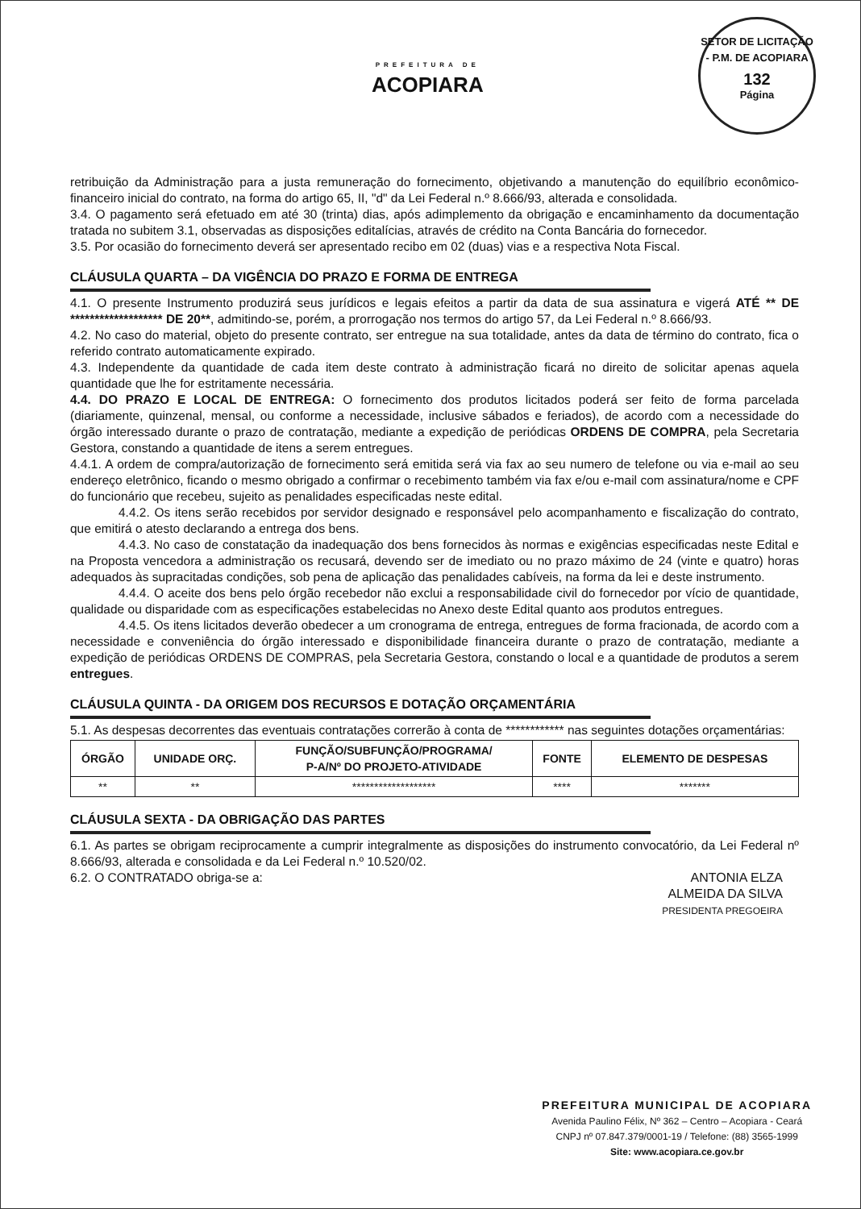PREFEITURA DE
ACOPIARA
SETOR DE LICITAÇÃO - P.M. DE ACOPIARA
132
Página
retribuição da Administração para a justa remuneração do fornecimento, objetivando a manutenção do equilíbrio econômico-financeiro inicial do contrato, na forma do artigo 65, II, "d" da Lei Federal n.º 8.666/93, alterada e consolidada.
3.4. O pagamento será efetuado em até 30 (trinta) dias, após adimplemento da obrigação e encaminhamento da documentação tratada no subitem 3.1, observadas as disposições editalícias, através de crédito na Conta Bancária do fornecedor.
3.5. Por ocasião do fornecimento deverá ser apresentado recibo em 02 (duas) vias e a respectiva Nota Fiscal.
CLÁUSULA QUARTA – DA VIGÊNCIA DO PRAZO E FORMA DE ENTREGA
4.1. O presente Instrumento produzirá seus jurídicos e legais efeitos a partir da data de sua assinatura e vigerá ATÉ ** DE ******************* DE 20**, admitindo-se, porém, a prorrogação nos termos do artigo 57, da Lei Federal n.º 8.666/93.
4.2. No caso do material, objeto do presente contrato, ser entregue na sua totalidade, antes da data de término do contrato, fica o referido contrato automaticamente expirado.
4.3. Independente da quantidade de cada item deste contrato à administração ficará no direito de solicitar apenas aquela quantidade que lhe for estritamente necessária.
4.4. DO PRAZO E LOCAL DE ENTREGA: O fornecimento dos produtos licitados poderá ser feito de forma parcelada (diariamente, quinzenal, mensal, ou conforme a necessidade, inclusive sábados e feriados), de acordo com a necessidade do órgão interessado durante o prazo de contratação, mediante a expedição de periódicas ORDENS DE COMPRA, pela Secretaria Gestora, constando a quantidade de itens a serem entregues.
4.4.1. A ordem de compra/autorização de fornecimento será emitida será via fax ao seu numero de telefone ou via e-mail ao seu endereço eletrônico, ficando o mesmo obrigado a confirmar o recebimento também via fax e/ou e-mail com assinatura/nome e CPF do funcionário que recebeu, sujeito as penalidades especificadas neste edital.
4.4.2. Os itens serão recebidos por servidor designado e responsável pelo acompanhamento e fiscalização do contrato, que emitirá o atesto declarando a entrega dos bens.
4.4.3. No caso de constatação da inadequação dos bens fornecidos às normas e exigências especificadas neste Edital e na Proposta vencedora a administração os recusará, devendo ser de imediato ou no prazo máximo de 24 (vinte e quatro) horas adequados às supracitadas condições, sob pena de aplicação das penalidades cabíveis, na forma da lei e deste instrumento.
4.4.4. O aceite dos bens pelo órgão recebedor não exclui a responsabilidade civil do fornecedor por vício de quantidade, qualidade ou disparidade com as especificações estabelecidas no Anexo deste Edital quanto aos produtos entregues.
4.4.5. Os itens licitados deverão obedecer a um cronograma de entrega, entregues de forma fracionada, de acordo com a necessidade e conveniência do órgão interessado e disponibilidade financeira durante o prazo de contratação, mediante a expedição de periódicas ORDENS DE COMPRAS, pela Secretaria Gestora, constando o local e a quantidade de produtos a serem entregues.
CLÁUSULA QUINTA - DA ORIGEM DOS RECURSOS E DOTAÇÃO ORÇAMENTÁRIA
5.1. As despesas decorrentes das eventuais contratações correrão à conta de ************ nas seguintes dotações orçamentárias:
| ÓRGÃO | UNIDADE ORÇ. | FUNÇÃO/SUBFUNÇÃO/PROGRAMA/ P-A/Nº DO PROJETO-ATIVIDADE | FONTE | ELEMENTO DE DESPESAS |
| --- | --- | --- | --- | --- |
| ** | ** | ******************* | **** | ******* |
CLÁUSULA SEXTA - DA OBRIGAÇÃO DAS PARTES
6.1. As partes se obrigam reciprocamente a cumprir integralmente as disposições do instrumento convocatório, da Lei Federal nº 8.666/93, alterada e consolidada e da Lei Federal n.º 10.520/02.
6.2. O CONTRATADO obriga-se a:
ANTONIA ELZA
ALMEIDA DA SILVA
PRESIDENTA PREGOEIRA
PREFEITURA MUNICIPAL DE ACOPIARA
Avenida Paulino Félix, Nº 362 – Centro – Acopiara - Ceará
CNPJ nº 07.847.379/0001-19 / Telefone: (88) 3565-1999
Site: www.acopiara.ce.gov.br